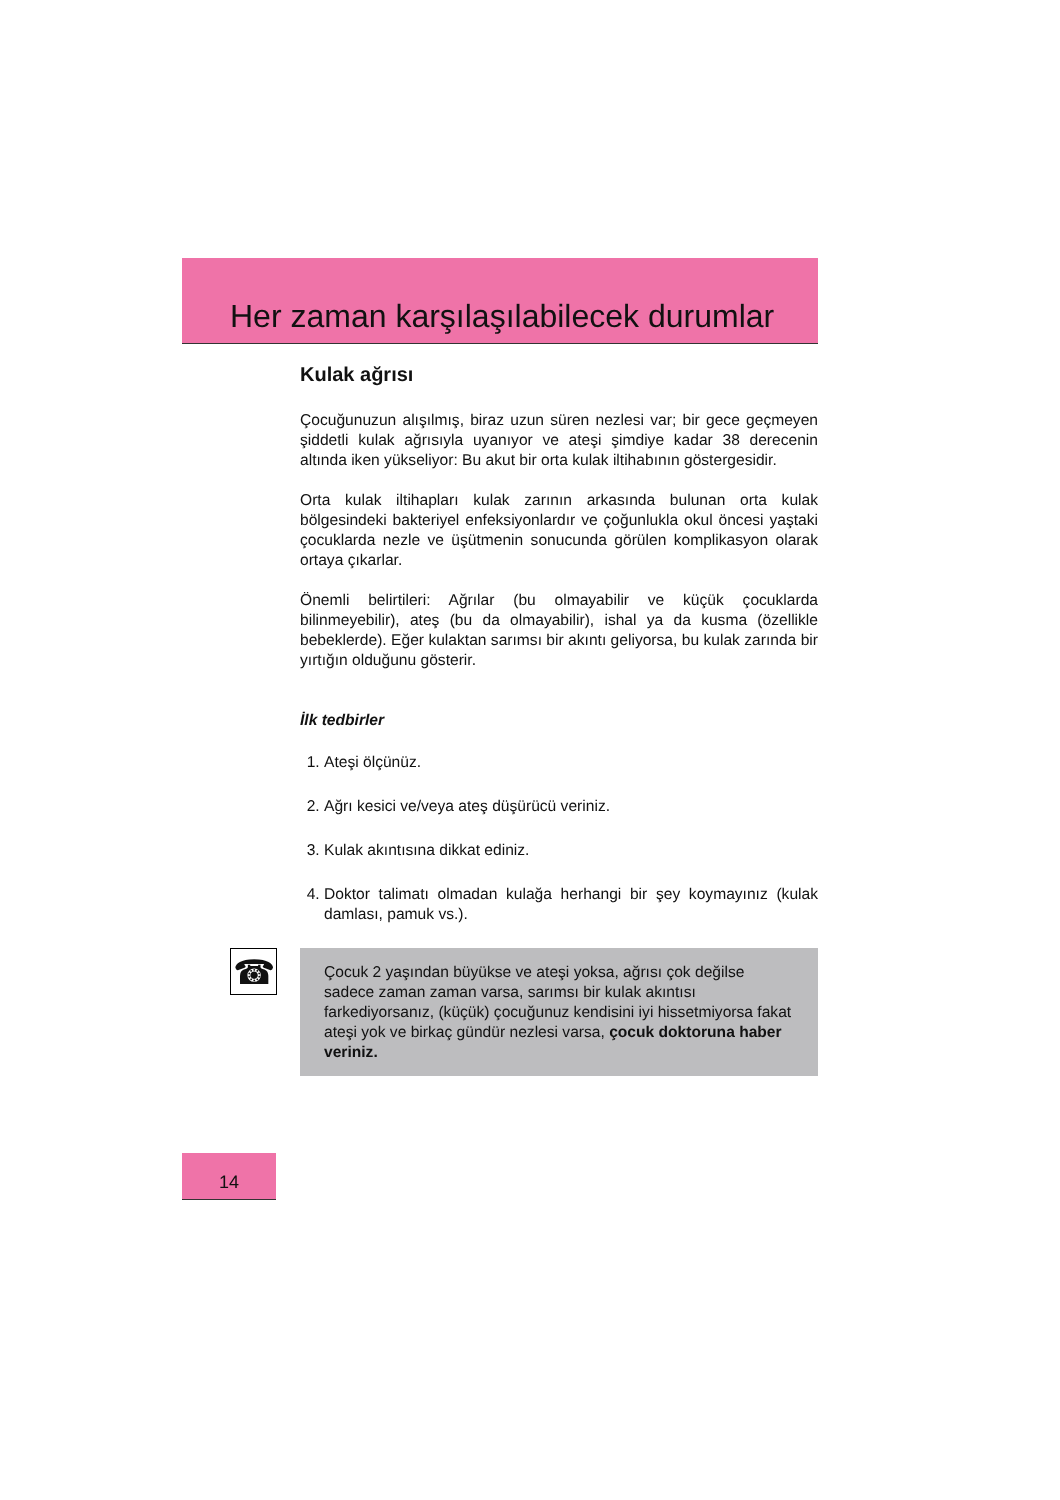Her zaman karşılaşılabilecek durumlar
Kulak ağrısı
Çocuğunuzun alışılmış, biraz uzun süren nezlesi var; bir gece geçmeyen şiddetli kulak ağrısıyla uyanıyor ve ateşi şimdiye kadar 38 derecenin altında iken yükseliyor: Bu akut bir orta kulak iltihabının göstergesidir.
Orta kulak iltihapları kulak zarının arkasında bulunan orta kulak bölgesindeki bakteriyel enfeksiyonlardır ve çoğunlukla okul öncesi yaştaki çocuklarda nezle ve üşütmenin sonucunda görülen komplikasyon olarak ortaya çıkarlar.
Önemli belirtileri: Ağrılar (bu olmayabilir ve küçük çocuklarda bilinmeyebilir), ateş (bu da olmayabilir), ishal ya da kusma (özellikle bebeklerde). Eğer kulaktan sarımsı bir akıntı geliyorsa, bu kulak zarında bir yırtığın olduğunu gösterir.
İlk tedbirler
1. Ateşi ölçünüz.
2. Ağrı kesici ve/veya ateş düşürücü veriniz.
3. Kulak akıntısına dikkat ediniz.
4. Doktor talimatı olmadan kulağa herhangi bir şey koymayınız (kulak damlası, pamuk vs.).
☎
Çocuk 2 yaşından büyükse ve ateşi yoksa, ağrısı çok değilse sadece zaman zaman varsa, sarımsı bir kulak akıntısı farkediyorsanız, (küçük) çocuğunuz kendisini iyi hissetmiyorsa fakat ateşi yok ve birkaç gündür nezlesi varsa, çocuk doktoruna haber veriniz.
14